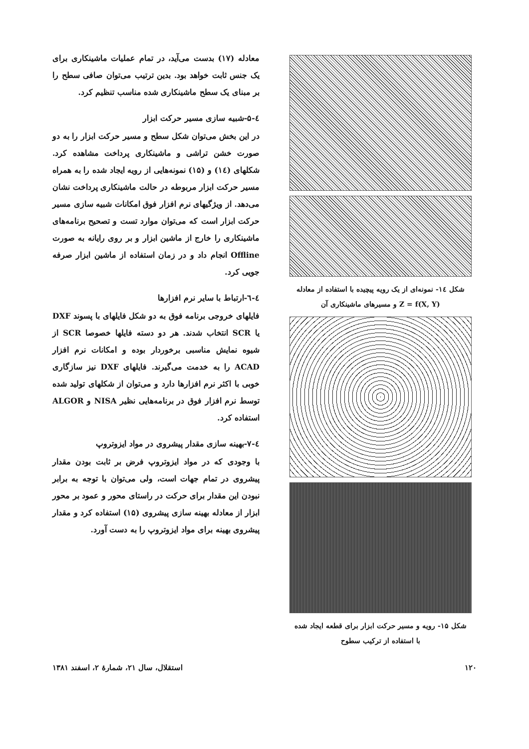شکل ۱٤- نمونه‌ای از یک رویه پیچیده با استفاده از معادله
Z = f(X, Y) و مسیرهای ماشینکاری آن
شکل ۱۵- رویه و مسیر حرکت ابزار برای قطعه ایجاد شده
با استفاده از ترکیب سطوح
معادله (۱۷) بدست می‌آید، در تمام عملیات ماشینکاری برای یک جنس ثابت خواهد بود. بدین ترتیب می‌توان صافی سطح را بر مبنای یک سطح ماشینکاری شده مناسب تنظیم کرد.
٤-۵-شبیه سازی مسیر حرکت ابزار
در این بخش می‌توان شکل سطح و مسیر حرکت ابزار را به دو صورت خشن تراشی و ماشینکاری پرداخت مشاهده کرد. شکلهای (۱٤) و (۱۵) نمونه‌هایی از رویه ایجاد شده را به همراه مسیر حرکت ابزار مربوطه در حالت ماشینکاری پرداخت نشان می‌دهد. از ویژگیهای نرم افزار فوق امکانات شبیه سازی مسیر حرکت ابزار است که می‌توان موارد تست و تصحیح برنامه‌های ماشینکاری را خارج از ماشین ابزار و بر روی رایانه به صورت Offline انجام داد و در زمان استفاده از ماشین ابزار صرفه جویی کرد.
٤-٦-ارتباط با سایر نرم افزارها
فایلهای خروجی برنامه فوق به دو شکل فایلهای با پسوند DXF یا SCR انتخاب شدند. هر دو دسته فایلها خصوصا SCR از شیوه نمایش مناسبی برخوردار بوده و امکانات نرم افزار ACAD را به خدمت می‌گیرند. فایلهای DXF نیز سازگاری خوبی با اکثر نرم افزارها دارد و می‌توان از شکلهای تولید شده توسط نرم افزار فوق در برنامه‌هایی نظیر NISA و ALGOR استفاده کرد.
٤-۷-بهینه سازی مقدار پیشروی در مواد ایزوتروپ
با وجودی که در مواد ایزوتروپ فرض بر ثابت بودن مقدار پیشروی در تمام جهات است، ولی می‌توان با توجه به برابر نبودن این مقدار برای حرکت در راستای محور و عمود بر محور ابزار از معادله بهینه سازی پیشروی (۱۵) استفاده کرد و مقدار پیشروی بهینه برای مواد ایزوتروپ را به دست آورد.
۱۲۰ استقلال، سال ۲۱، شمارهٔ ۲، اسفند ۱۳۸۱